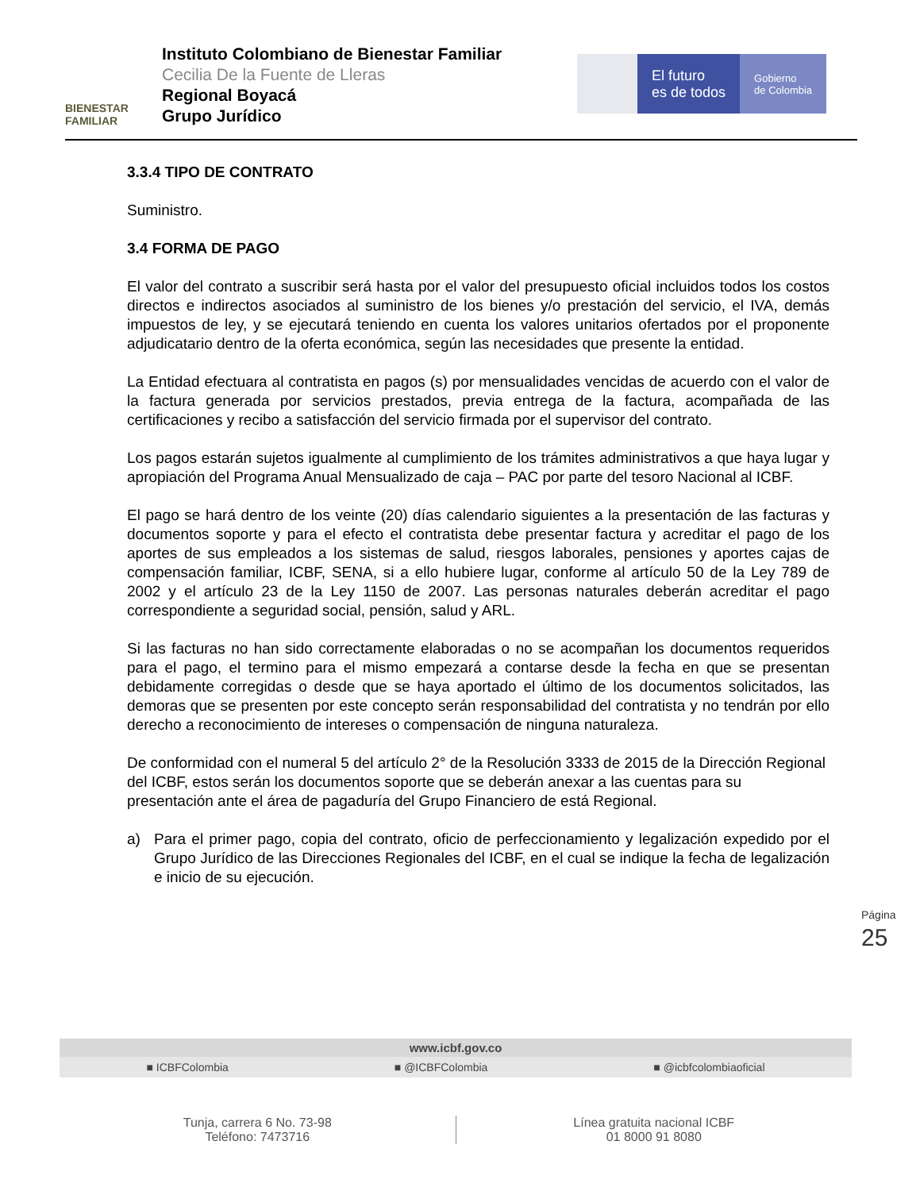BIENESTAR
FAMILIAR
Instituto Colombiano de Bienestar Familiar
Cecilia De la Fuente de Lleras
Regional Boyacá
Grupo Jurídico
El futuro
es de todos
Gobierno
de Colombia
3.3.4 TIPO DE CONTRATO
Suministro.
3.4 FORMA DE PAGO
El valor del contrato a suscribir será hasta por el valor del presupuesto oficial incluidos todos los costos directos e indirectos asociados al suministro de los bienes y/o prestación del servicio, el IVA, demás impuestos de ley, y se ejecutará teniendo en cuenta los valores unitarios ofertados por el proponente adjudicatario dentro de la oferta económica, según las necesidades que presente la entidad.
La Entidad efectuara al contratista en pagos (s) por mensualidades vencidas de acuerdo con el valor de la factura generada por servicios prestados, previa entrega de la factura, acompañada de las certificaciones y recibo a satisfacción del servicio firmada por el supervisor del contrato.
Los pagos estarán sujetos igualmente al cumplimiento de los trámites administrativos a que haya lugar y apropiación del Programa Anual Mensualizado de caja – PAC por parte del tesoro Nacional al ICBF.
El pago se hará dentro de los veinte (20) días calendario siguientes a la presentación de las facturas y documentos soporte y para el efecto el contratista debe presentar factura y acreditar el pago de los aportes de sus empleados a los sistemas de salud, riesgos laborales, pensiones y aportes cajas de compensación familiar, ICBF, SENA, si a ello hubiere lugar, conforme al artículo 50 de la Ley 789 de 2002 y el artículo 23 de la Ley 1150 de 2007. Las personas naturales deberán acreditar el pago correspondiente a seguridad social, pensión, salud y ARL.
Si las facturas no han sido correctamente elaboradas o no se acompañan los documentos requeridos para el pago, el termino para el mismo empezará a contarse desde la fecha en que se presentan debidamente corregidas o desde que se haya aportado el último de los documentos solicitados, las demoras que se presenten por este concepto serán responsabilidad del contratista y no tendrán por ello derecho a reconocimiento de intereses o compensación de ninguna naturaleza.
De conformidad con el numeral 5 del artículo 2° de la Resolución 3333 de 2015 de la Dirección Regional del ICBF, estos serán los documentos soporte que se deberán anexar a las cuentas para su presentación ante el área de pagaduría del Grupo Financiero de está Regional.
a) Para el primer pago, copia del contrato, oficio de perfeccionamiento y legalización expedido por el Grupo Jurídico de las Direcciones Regionales del ICBF, en el cual se indique la fecha de legalización e inicio de su ejecución.
Página 25
www.icbf.gov.co
■ ICBFColombia ■ @ICBFColombia ■ @icbfcolombiaoficial
Tunja, carrera 6 No. 73-98
Teléfono: 7473716
Línea gratuita nacional ICBF
01 8000 91 8080